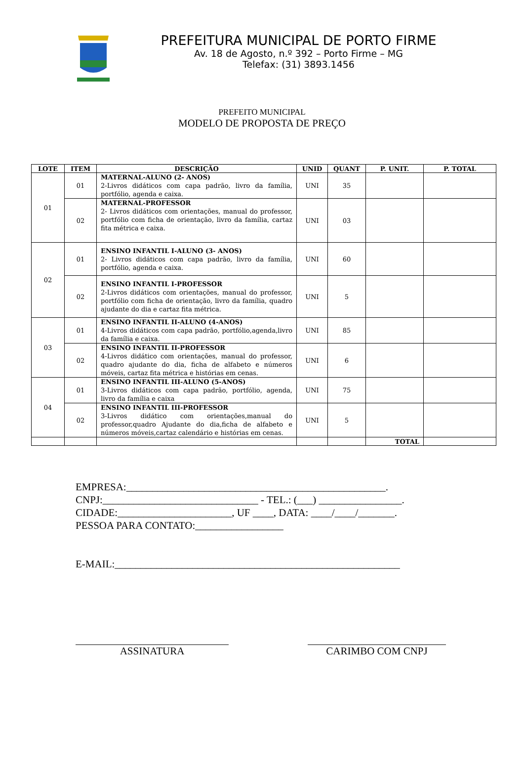PREFEITURA MUNICIPAL DE PORTO FIRME
Av. 18 de Agosto, n.º 392 – Porto Firme – MG
Telefax: (31) 3893.1456
PREFEITO MUNICIPAL
MODELO DE PROPOSTA DE PREÇO
| LOTE | ITEM | DESCRIÇÃO | UNID | QUANT | P. UNIT. | P. TOTAL |
| --- | --- | --- | --- | --- | --- | --- |
| 01 | 01 | MATERNAL-ALUNO (2- ANOS) 2-Livros didáticos com capa padrão, livro da família, portfólio, agenda e caixa. | UNI | 35 | | |
| | 02 | MATERNAL-PROFESSOR 2- Livros didáticos com orientações, manual do professor, portfólio com ficha de orientação, livro da família, cartaz fita métrica e caixa. | UNI | 03 | | |
| 02 | 01 | ENSINO INFANTIL I-ALUNO (3- ANOS) 2- Livros didáticos com capa padrão, livro da família, portfólio, agenda e caixa. | UNI | 60 | | |
| | 02 | ENSINO INFANTIL I-PROFESSOR 2-Livros didáticos com orientações, manual do professor, portfólio com ficha de orientação, livro da família, quadro ajudante do dia e cartaz fita métrica. | UNI | 5 | | |
| 03 | 01 | ENSINO INFANTIL II-ALUNO (4-ANOS) 4-Livros didáticos com capa padrão, portfólio,agenda,livro da família e caixa. | UNI | 85 | | |
| | 02 | ENSINO INFANTIL II-PROFESSOR 4-Livros didático com orientações, manual do professor, quadro ajudante do dia, ficha de alfabeto e números móveis, cartaz fita métrica e histórias em cenas. | UNI | 6 | | |
| 04 | 01 | ENSINO INFANTIL III-ALUNO (5-ANOS) 3-Livros didáticos com capa padrão, portfólio, agenda, livro da família e caixa | UNI | 75 | | |
| | 02 | ENSINO INFANTIL III-PROFESSOR 3-Livros didático com orientações,manual do professor,quadro Ajudante do dia,ficha de alfabeto e números móveis,cartaz calendário e histórias em cenas. | UNI | 5 | | |
| | | | | | TOTAL | |
EMPRESA:__________________________________________________.
CNPJ:______________________________ - TEL.: (___) ________________.
CIDADE:______________________, UF ____, DATA: ____/____/_______.
PESSOA PARA CONTATO:_________________
E-MAIL:_______________________________________________________
ASSINATURA CARIMBO COM CNPJ